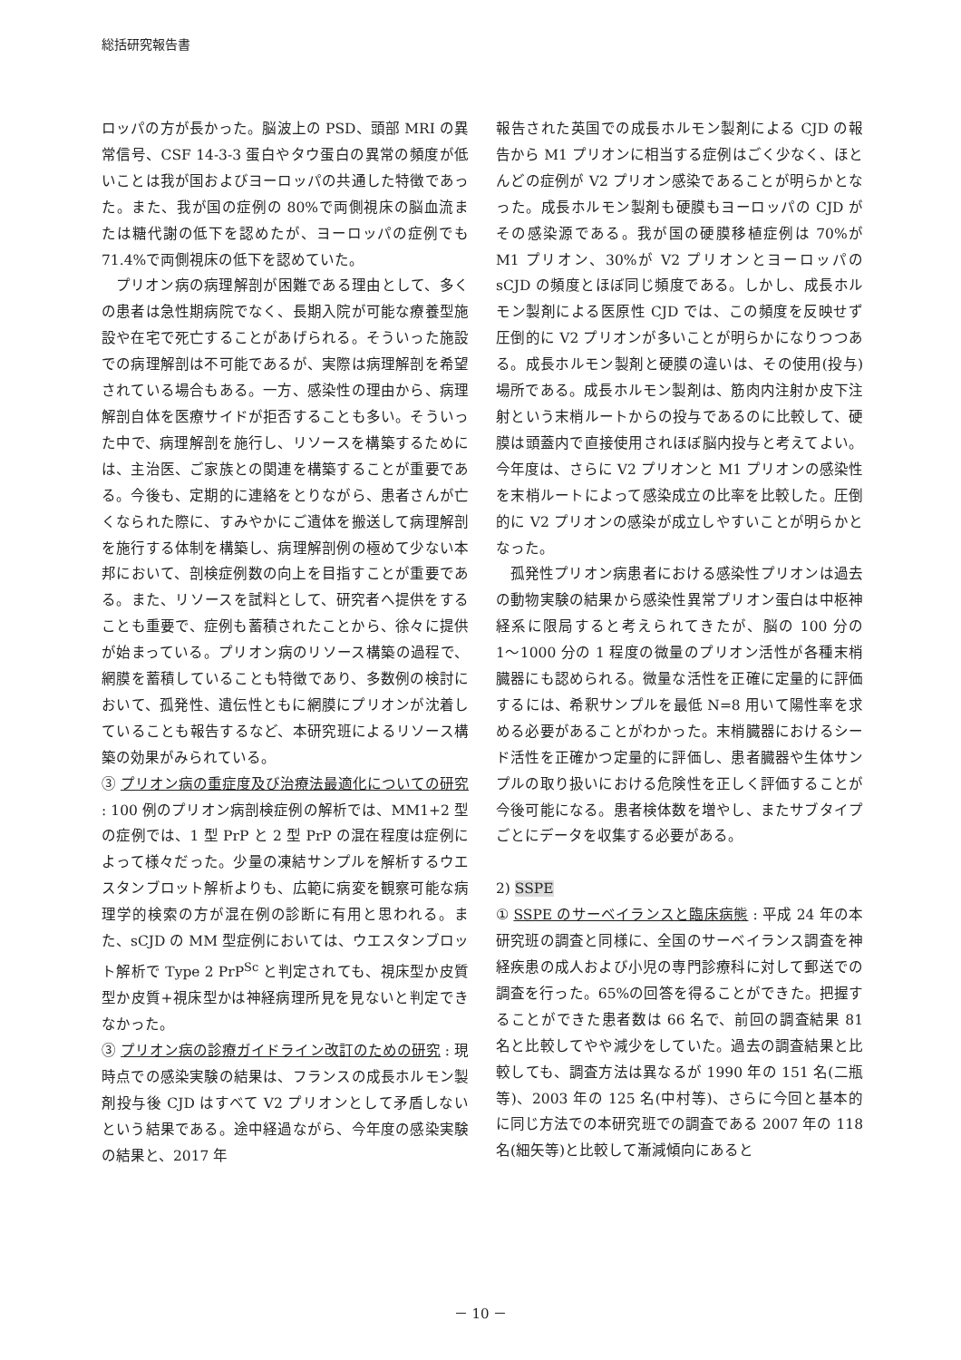総括研究報告書
ロッパの方が長かった。脳波上の PSD、頭部 MRI の異常信号、CSF 14-3-3 蛋白やタウ蛋白の異常の頻度が低いことは我が国およびヨーロッパの共通した特徴であった。また、我が国の症例の 80%で両側視床の脳血流または糖代謝の低下を認めたが、ヨーロッパの症例でも 71.4%で両側視床の低下を認めていた。
プリオン病の病理解剖が困難である理由として、多くの患者は急性期病院でなく、長期入院が可能な療養型施設や在宅で死亡することがあげられる。そういった施設での病理解剖は不可能であるが、実際は病理解剖を希望されている場合もある。一方、感染性の理由から、病理解剖自体を医療サイドが拒否することも多い。そういった中で、病理解剖を施行し、リソースを構築するためには、主治医、ご家族との関連を構築することが重要である。今後も、定期的に連絡をとりながら、患者さんが亡くなられた際に、すみやかにご遺体を搬送して病理解剖を施行する体制を構築し、病理解剖例の極めて少ない本邦において、剖検症例数の向上を目指すことが重要である。また、リソースを試料として、研究者へ提供をすることも重要で、症例も蓄積されたことから、徐々に提供が始まっている。プリオン病のリソース構築の過程で、網膜を蓄積していることも特徴であり、多数例の検討において、孤発性、遺伝性ともに網膜にプリオンが沈着していることも報告するなど、本研究班によるリソース構築の効果がみられている。
③ プリオン病の重症度及び治療法最適化についての研究 : 100 例のプリオン病剖検症例の解析では、MM1+2 型の症例では、1 型 PrP と 2 型 PrP の混在程度は症例によって様々だった。少量の凍結サンプルを解析するウエスタンブロット解析よりも、広範に病変を観察可能な病理学的検索の方が混在例の診断に有用と思われる。また、sCJD の MM 型症例においては、ウエスタンブロット解析で Type 2 PrP<sup>Sc</sup> と判定されても、視床型か皮質型か皮質+視床型かは神経病理所見を見ないと判定できなかった。
③ プリオン病の診療ガイドライン改訂のための研究 : 現時点での感染実験の結果は、フランスの成長ホルモン製剤投与後 CJD はすべて V2 プリオンとして矛盾しないという結果である。途中経過ながら、今年度の感染実験の結果と、2017 年
報告された英国での成長ホルモン製剤による CJD の報告から M1 プリオンに相当する症例はごく少なく、ほとんどの症例が V2 プリオン感染であることが明らかとなった。成長ホルモン製剤も硬膜もヨーロッパの CJD がその感染源である。我が国の硬膜移植症例は 70%が M1 プリオン、30%が V2 プリオンとヨーロッパの sCJD の頻度とほぼ同じ頻度である。しかし、成長ホルモン製剤による医原性 CJD では、この頻度を反映せず圧倒的に V2 プリオンが多いことが明らかになりつつある。成長ホルモン製剤と硬膜の違いは、その使用(投与)場所である。成長ホルモン製剤は、筋肉内注射か皮下注射という末梢ルートからの投与であるのに比較して、硬膜は頭蓋内で直接使用されほぼ脳内投与と考えてよい。今年度は、さらに V2 プリオンと M1 プリオンの感染性を末梢ルートによって感染成立の比率を比較した。圧倒的に V2 プリオンの感染が成立しやすいことが明らかとなった。
孤発性プリオン病患者における感染性プリオンは過去の動物実験の結果から感染性異常プリオン蛋白は中枢神経系に限局すると考えられてきたが、脳の 100 分の 1〜1000 分の 1 程度の微量のプリオン活性が各種末梢臓器にも認められる。微量な活性を正確に定量的に評価するには、希釈サンプルを最低 N=8 用いて陽性率を求める必要があることがわかった。末梢臓器におけるシード活性を正確かつ定量的に評価し、患者臓器や生体サンプルの取り扱いにおける危険性を正しく評価することが今後可能になる。患者検体数を増やし、またサブタイプごとにデータを収集する必要がある。
2) SSPE
① SSPE のサーベイランスと臨床病態 : 平成 24 年の本研究班の調査と同様に、全国のサーベイランス調査を神経疾患の成人および小児の専門診療科に対して郵送での調査を行った。65%の回答を得ることができた。把握することができた患者数は 66 名で、前回の調査結果 81 名と比較してやや減少をしていた。過去の調査結果と比較しても、調査方法は異なるが 1990 年の 151 名(二瓶等)、2003 年の 125 名(中村等)、さらに今回と基本的に同じ方法での本研究班での調査である 2007 年の 118 名(細矢等)と比較して漸減傾向にあると
－ 10 －